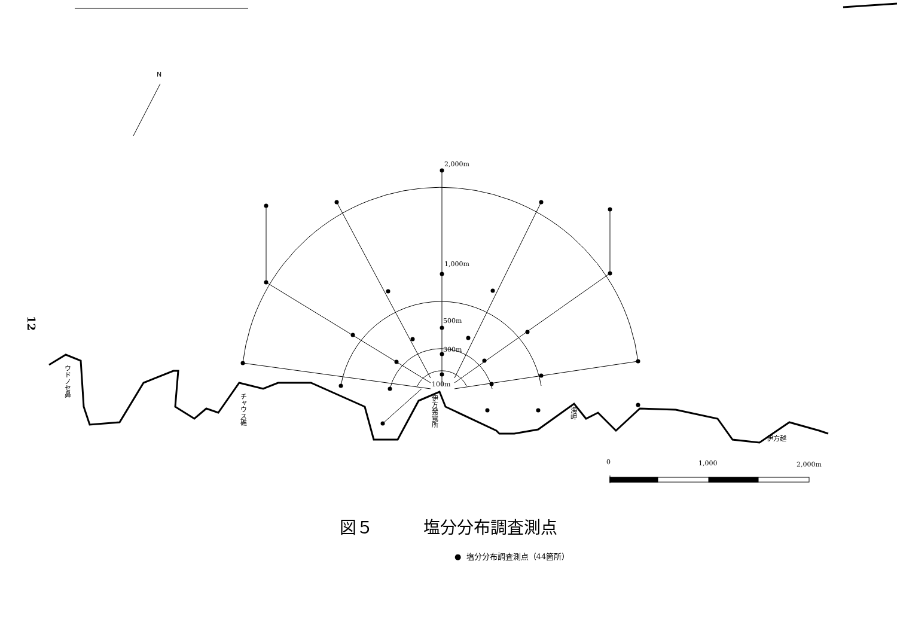12
N
2,000m
1,000m
500m
300m
100m
ウドノセ鼻
チャウス礁
伊方発電所
海岬
伊方越
0 1,000 2,000m
図５　　　塩分分布調査測点
● 塩分分布調査測点（44箇所）